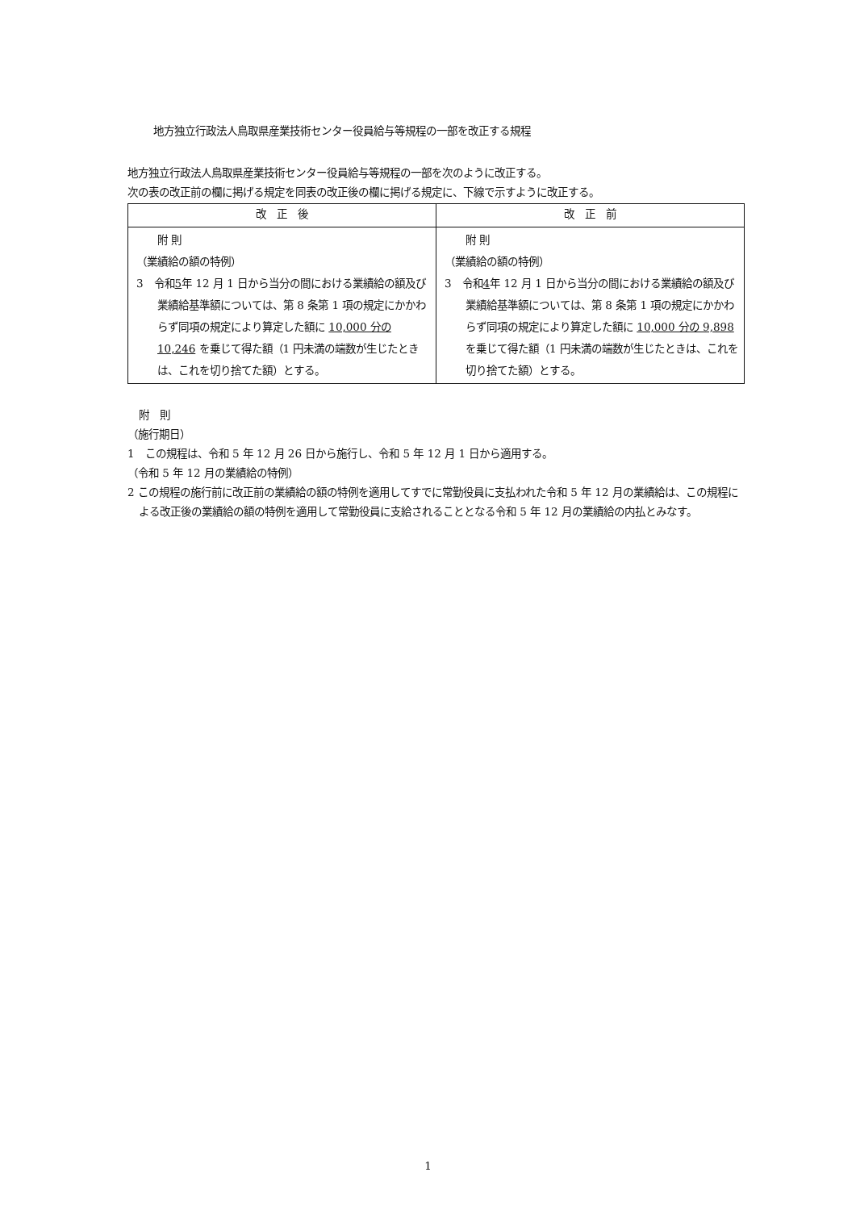地方独立行政法人鳥取県産業技術センター役員給与等規程の一部を改正する規程
地方独立行政法人鳥取県産業技術センター役員給与等規程の一部を次のように改正する。
次の表の改正前の欄に掲げる規定を同表の改正後の欄に掲げる規定に、下線で示すように改正する。
| 改 正 後 | 改 正 前 |
| --- | --- |
| 附 則 （業績給の額の特例） 3 令和 5 年 12 月 1 日から当分の間における業績給の額及び業績給基準額については、第 8 条第 1 項の規定にかかわらず同項の規定により算定した額に 10,000 分の 10,246 を乗じて得た額（1 円未満の端数が生じたときは、これを切り捨てた額）とする。 | 附 則 （業績給の額の特例） 3 令和 4 年 12 月 1 日から当分の間における業績給の額及び業績給基準額については、第 8 条第 1 項の規定にかかわらず同項の規定により算定した額に 10,000 分の 9,898 を乗じて得た額（1 円未満の端数が生じたときは、これを切り捨てた額）とする。 |
附　則
（施行期日）
1　この規程は、令和 5 年 12 月 26 日から施行し、令和 5 年 12 月 1 日から適用する。
（令和 5 年 12 月の業績給の特例）
2 この規程の施行前に改正前の業績給の額の特例を適用してすでに常勤役員に支払われた令和 5 年 12 月の業績給は、この規程による改正後の業績給の額の特例を適用して常勤役員に支給されることとなる令和 5 年 12 月の業績給の内払とみなす。
1